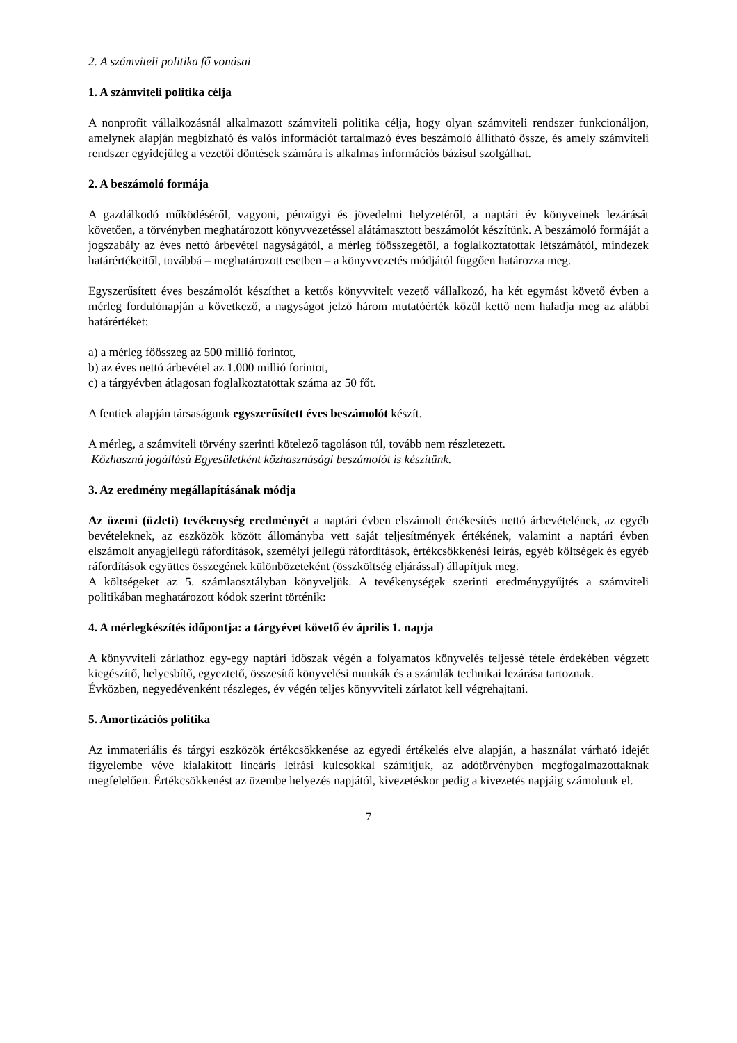2. A számviteli politika fő vonásai
1. A számviteli politika célja
A nonprofit vállalkozásnál alkalmazott számviteli politika célja, hogy olyan számviteli rendszer funkcionáljon, amelynek alapján megbízható és valós információt tartalmazó éves beszámoló állítható össze, és amely számviteli rendszer egyidejűleg a vezetői döntések számára is alkalmas információs bázisul szolgálhat.
2. A beszámoló formája
A gazdálkodó működéséről, vagyoni, pénzügyi és jövedelmi helyzetéről, a naptári év könyveinek lezárását követően, a törvényben meghatározott könyvvezetéssel alátámasztott beszámolót készítünk. A beszámoló formáját a jogszabály az éves nettó árbevétel nagyságától, a mérleg főösszegétől, a foglalkoztatottak létszámától, mindezek határértékeitől, továbbá – meghatározott esetben – a könyvvezetés módjától függően határozza meg.
Egyszerűsített éves beszámolót készíthet a kettős könyvvitelt vezető vállalkozó, ha két egymást követő évben a mérleg fordulónapján a következő, a nagyságot jelző három mutatóérték közül kettő nem haladja meg az alábbi határértéket:
a) a mérleg főösszeg az 500 millió forintot,
b) az éves nettó árbevétel az 1.000 millió forintot,
c) a tárgyévben átlagosan foglalkoztatottak száma az 50 főt.
A fentiek alapján társaságunk egyszerűsített éves beszámolót készít.
A mérleg, a számviteli törvény szerinti kötelező tagoláson túl, tovább nem részletezett.
Közhasznú jogállású Egyesületként közhasznúsági beszámolót is készítünk.
3. Az eredmény megállapításának módja
Az üzemi (üzleti) tevékenység eredményét a naptári évben elszámolt értékesítés nettó árbevételének, az egyéb bevételeknek, az eszközök között állományba vett saját teljesítmények értékének, valamint a naptári évben elszámolt anyagjellegű ráfordítások, személyi jellegű ráfordítások, értékcsökkenési leírás, egyéb költségek és egyéb ráfordítások együttes összegének különbözeteként (összköltség eljárással) állapítjuk meg.
A költségeket az 5. számlaosztályban könyveljük. A tevékenységek szerinti eredménygyűjtés a számviteli politikában meghatározott kódok szerint történik:
4. A mérlegkészítés időpontja: a tárgyévet követő év április 1. napja
A könyvviteli zárlathoz egy-egy naptári időszak végén a folyamatos könyvelés teljessé tétele érdekében végzett kiegészítő, helyesbítő, egyeztető, összesítő könyvelési munkák és a számlák technikai lezárása tartoznak.
Évközben, negyedévenként részleges, év végén teljes könyvviteli zárlatot kell végrehajtani.
5. Amortizációs politika
Az immateriális és tárgyi eszközök értékcsökkenése az egyedi értékelés elve alapján, a használat várható idejét figyelembe véve kialakított lineáris leírási kulcsokkal számítjuk, az adótörvényben megfogalmazottaknak megfelelően. Értékcsökkenést az üzembe helyezés napjától, kivezetéskor pedig a kivezetés napjáig számolunk el.
7